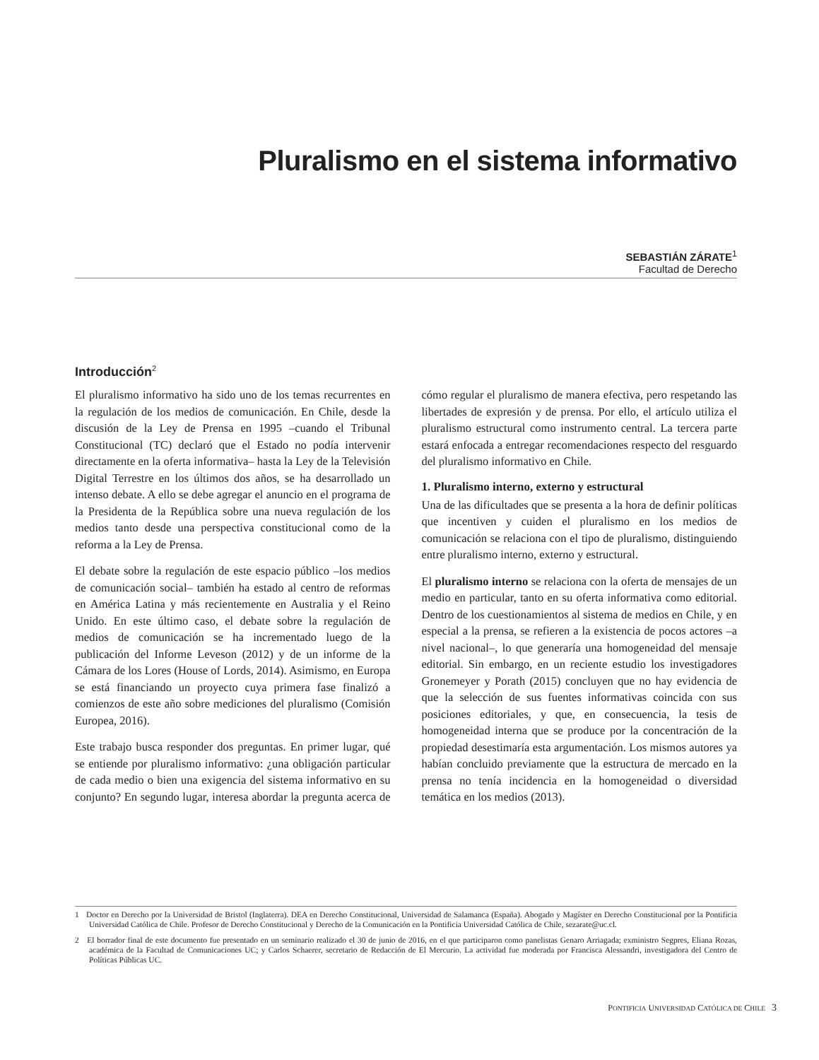Pluralismo en el sistema informativo
SEBASTIÁN ZÁRATE<sup>1</sup>
Facultad de Derecho
Introducción<sup>2</sup>
El pluralismo informativo ha sido uno de los temas recurrentes en la regulación de los medios de comunicación. En Chile, desde la discusión de la Ley de Prensa en 1995 –cuando el Tribunal Constitucional (TC) declaró que el Estado no podía intervenir directamente en la oferta informativa– hasta la Ley de la Televisión Digital Terrestre en los últimos dos años, se ha desarrollado un intenso debate. A ello se debe agregar el anuncio en el programa de la Presidenta de la República sobre una nueva regulación de los medios tanto desde una perspectiva constitucional como de la reforma a la Ley de Prensa.
El debate sobre la regulación de este espacio público –los medios de comunicación social– también ha estado al centro de reformas en América Latina y más recientemente en Australia y el Reino Unido. En este último caso, el debate sobre la regulación de medios de comunicación se ha incrementado luego de la publicación del Informe Leveson (2012) y de un informe de la Cámara de los Lores (House of Lords, 2014). Asimismo, en Europa se está financiando un proyecto cuya primera fase finalizó a comienzos de este año sobre mediciones del pluralismo (Comisión Europea, 2016).
Este trabajo busca responder dos preguntas. En primer lugar, qué se entiende por pluralismo informativo: ¿una obligación particular de cada medio o bien una exigencia del sistema informativo en su conjunto? En segundo lugar, interesa abordar la pregunta acerca de cómo regular el pluralismo de manera efectiva, pero respetando las libertades de expresión y de prensa. Por ello, el artículo utiliza el pluralismo estructural como instrumento central. La tercera parte estará enfocada a entregar recomendaciones respecto del resguardo del pluralismo informativo en Chile.
1. Pluralismo interno, externo y estructural
Una de las dificultades que se presenta a la hora de definir políticas que incentiven y cuiden el pluralismo en los medios de comunicación se relaciona con el tipo de pluralismo, distinguiendo entre pluralismo interno, externo y estructural.
El pluralismo interno se relaciona con la oferta de mensajes de un medio en particular, tanto en su oferta informativa como editorial. Dentro de los cuestionamientos al sistema de medios en Chile, y en especial a la prensa, se refieren a la existencia de pocos actores –a nivel nacional–, lo que generaría una homogeneidad del mensaje editorial. Sin embargo, en un reciente estudio los investigadores Gronemeyer y Porath (2015) concluyen que no hay evidencia de que la selección de sus fuentes informativas coincida con sus posiciones editoriales, y que, en consecuencia, la tesis de homogeneidad interna que se produce por la concentración de la propiedad desestimaría esta argumentación. Los mismos autores ya habían concluido previamente que la estructura de mercado en la prensa no tenía incidencia en la homogeneidad o diversidad temática en los medios (2013).
1 Doctor en Derecho por la Universidad de Bristol (Inglaterra). DEA en Derecho Constitucional, Universidad de Salamanca (España). Abogado y Magíster en Derecho Constitucional por la Pontificia Universidad Católica de Chile. Profesor de Derecho Constitucional y Derecho de la Comunicación en la Pontificia Universidad Católica de Chile, sezarate@uc.cl.
2 El borrador final de este documento fue presentado en un seminario realizado el 30 de junio de 2016, en el que participaron como panelistas Genaro Arriagada; exministro Segpres, Eliana Rozas, académica de la Facultad de Comunicaciones UC; y Carlos Schaerer, secretario de Redacción de El Mercurio. La actividad fue moderada por Francisca Alessandri, investigadora del Centro de Políticas Públicas UC.
PONTIFICIA UNIVERSIDAD CATÓLICA DE CHILE 3